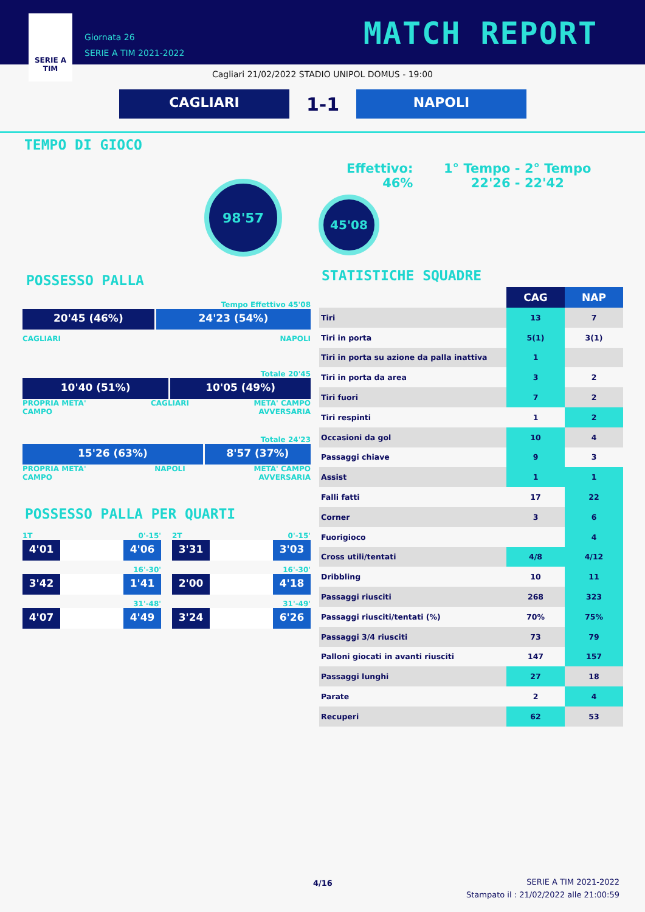SERIE A
TIM
Giornata 26
SERIE A TIM 2021-2022
MATCH REPORT
Cagliari 21/02/2022 STADIO UNIPOL DOMUS - 19:00
CAGLIARI
1-1
NAPOLI
TEMPO DI GIOCO
Effettivo:
46%
1° Tempo - 2° Tempo
22'26 - 22'42
98'57
45'08
POSSESSO PALLA
Tempo Effettivo 45'08
20'45 (46%) 24'23 (54%)
CAGLIARI NAPOLI
Totale 20'45
10'40 (51%) 10'05 (49%)
PROPRIA META'
CAMPO CAGLIARI META' CAMPO
AVVERSARIA
Totale 24'23
15'26 (63%) 8'57 (37%)
PROPRIA META'
CAMPO NAPOLI META' CAMPO
AVVERSARIA
POSSESSO PALLA PER QUARTI
1T 0'-15'
4'01 4'06
16'-30'
3'42 1'41
31'-48'
4'07 4'49
2T 0'-15'
3'31 3'03
16'-30'
2'00 4'18
31'-49'
3'24 6'26
STATISTICHE SQUADRE
| | CAG | NAP |
| --- | --- | --- |
| Tiri | 13 | 7 |
| Tiri in porta | 5(1) | 3(1) |
| Tiri in porta su azione da palla inattiva | 1 | |
| Tiri in porta da area | 3 | 2 |
| Tiri fuori | 7 | 2 |
| Tiri respinti | 1 | 2 |
| Occasioni da gol | 10 | 4 |
| Passaggi chiave | 9 | 3 |
| Assist | 1 | 1 |
| Falli fatti | 17 | 22 |
| Corner | 3 | 6 |
| Fuorigioco | | 4 |
| Cross utili/tentati | 4/8 | 4/12 |
| Dribbling | 10 | 11 |
| Passaggi riusciti | 268 | 323 |
| Passaggi riusciti/tentati (%) | 70% | 75% |
| Passaggi 3/4 riusciti | 73 | 79 |
| Palloni giocati in avanti riusciti | 147 | 157 |
| Passaggi lunghi | 27 | 18 |
| Parate | 2 | 4 |
| Recuperi | 62 | 53 |
4/16
SERIE A TIM 2021-2022
Stampato il : 21/02/2022 alle 21:00:59